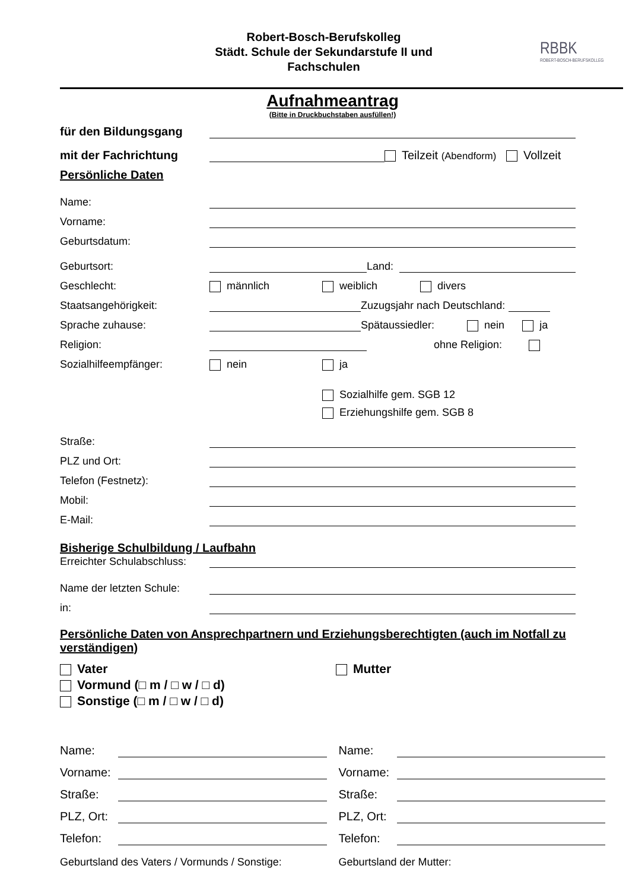Robert-Bosch-Berufskolleg
Städt. Schule der Sekundarstufe II und
Fachschulen
RBBK
ROBERT-BOSCH-BERUFSKOLLEG
Aufnahmeantrag
(Bitte in Druckbuchstaben ausfüllen!)
für den Bildungsgang
mit der Fachrichtung Teilzeit (Abendform) Vollzeit
Persönliche Daten
Name:
Vorname:
Geburtsdatum:
Geburtsort: Land:
Geschlecht: männlich weiblich divers
Staatsangehörigkeit: Zuzugsjahr nach Deutschland:
Sprache zuhause: Spätaussiedler: nein ja
Religion: ohne Religion:
Sozialhilfeempfänger: nein ja
Sozialhilfe gem. SGB 12
Erziehungshilfe gem. SGB 8
Straße:
PLZ und Ort:
Telefon (Festnetz):
Mobil:
E-Mail:
Bisherige Schulbildung / Laufbahn
Erreichter Schulabschluss:
Name der letzten Schule:
in:
Persönliche Daten von Ansprechpartnern und Erziehungsberechtigten (auch im Notfall zu verständigen)
Vater
Vormund (□ m / □ w / □ d)
Sonstige (□ m / □ w / □ d)
Mutter
Name:
Vorname:
Straße:
PLZ, Ort:
Telefon:
Geburtsland des Vaters / Vormunds / Sonstige:
Name:
Vorname:
Straße:
PLZ, Ort:
Telefon:
Geburtsland der Mutter: